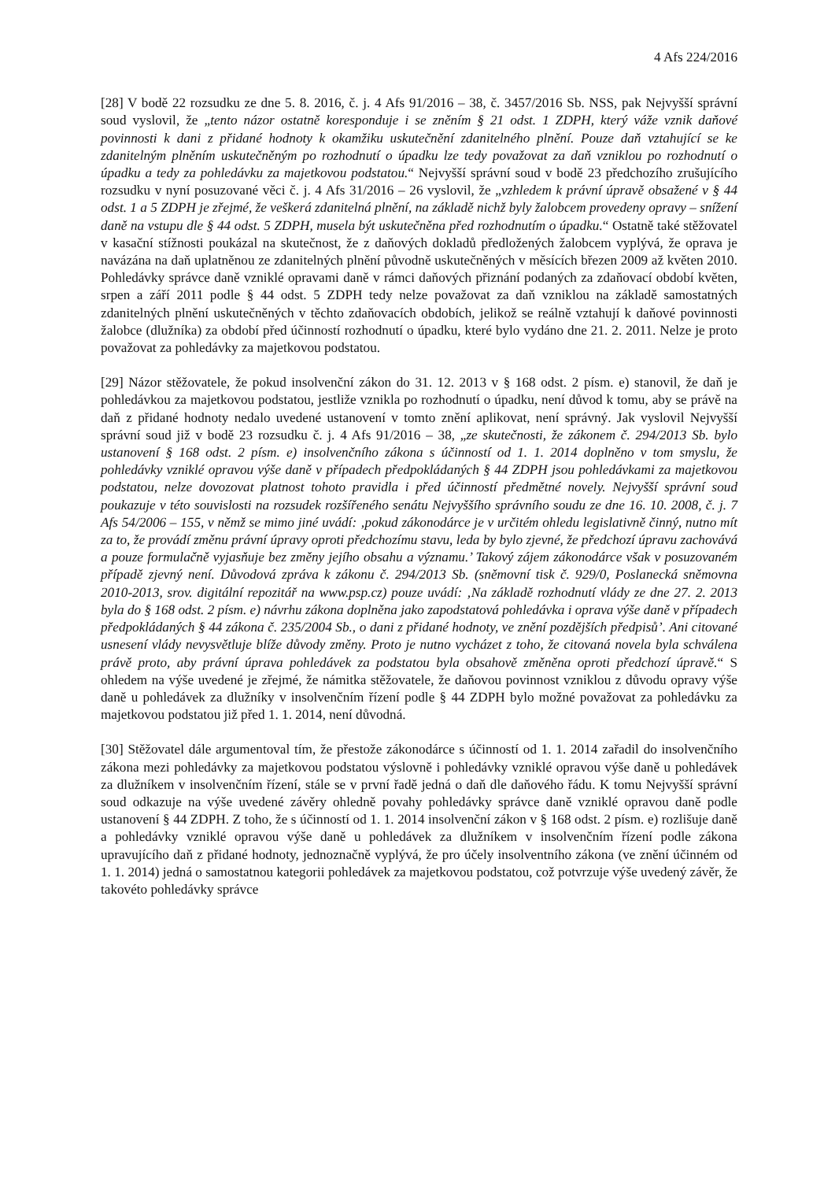4 Afs 224/2016
[28] V bodě 22 rozsudku ze dne 5. 8. 2016, č. j. 4 Afs 91/2016 – 38, č. 3457/2016 Sb. NSS, pak Nejvyšší správní soud vyslovil, že „tento názor ostatně koresponduje i se zněním § 21 odst. 1 ZDPH, který váže vznik daňové povinnosti k dani z přidané hodnoty k okamžiku uskutečnění zdanitelného plnění. Pouze daň vztahující se ke zdanitelným plněním uskutečněným po rozhodnutí o úpadku lze tedy považovat za daň vzniklou po rozhodnutí o úpadku a tedy za pohledávku za majetkovou podstatou.“ Nejvyšší správní soud v bodě 23 předchozího zrušujícího rozsudku v nyní posuzované věci č. j. 4 Afs 31/2016 – 26 vyslovil, že „vzhledem k právní úpravě obsažené v § 44 odst. 1 a 5 ZDPH je zřejmé, že veškerá zdanitelná plnění, na základě nichž byly žalobcem provedeny opravy – snížení daně na vstupu dle § 44 odst. 5 ZDPH, musela být uskutečněna před rozhodnutím o úpadku.“ Ostatně také stěžovatel v kasační stížnosti poukázal na skutečnost, že z daňových dokladů předložených žalobcem vyplývá, že oprava je navázána na daň uplatněnou ze zdanitelných plnění původně uskutečněných v měsících březen 2009 až květen 2010. Pohledávky správce daně vzniklé opravami daně v rámci daňových přiznání podaných za zdaňovací období květen, srpen a září 2011 podle § 44 odst. 5 ZDPH tedy nelze považovat za daň vzniklou na základě samostatných zdanitelných plnění uskutečněných v těchto zdaňovacích obdobích, jelikož se reálně vztahují k daňové povinnosti žalobce (dlužníka) za období před účinností rozhodnutí o úpadku, které bylo vydáno dne 21. 2. 2011. Nelze je proto považovat za pohledávky za majetkovou podstatou.
[29] Názor stěžovatele, že pokud insolvenční zákon do 31. 12. 2013 v § 168 odst. 2 písm. e) stanovil, že daň je pohledávkou za majetkovou podstatou, jestliže vznikla po rozhodnutí o úpadku, není důvod k tomu, aby se právě na daň z přidané hodnoty nedalo uvedené ustanovení v tomto znění aplikovat, není správný. Jak vyslovil Nejvyšší správní soud již v bodě 23 rozsudku č. j. 4 Afs 91/2016 – 38, „ze skutečnosti, že zákonem č. 294/2013 Sb. bylo ustanovení § 168 odst. 2 písm. e) insolvenčního zákona s účinností od 1. 1. 2014 doplněno v tom smyslu, že pohledávky vzniklé opravou výše daně v případech předpokládaných § 44 ZDPH jsou pohledávkami za majetkovou podstatou, nelze dovozovat platnost tohoto pravidla i před účinností předmětné novely. Nejvyšší správní soud poukazuje v této souvislosti na rozsudek rozšířeného senátu Nejvyššího správního soudu ze dne 16. 10. 2008, č. j. 7 Afs 54/2006 – 155, v němž se mimo jiné uvádí: ‚pokud zákonodárce je v určitém ohledu legislativně činný, nutno mít za to, že provádí změnu právní úpravy oproti předchozímu stavu, leda by bylo zjevné, že předchozí úpravu zachovává a pouze formulačně vyjasňuje bez změny jejího obsahu a významu.’ Takový zájem zákonodárce však v posuzovaném případě zjevný není. Důvodová zpráva k zákonu č. 294/2013 Sb. (sněmovní tisk č. 929/0, Poslanecká sněmovna 2010-2013, srov. digitální repozitář na www.psp.cz) pouze uvádí: ‚Na základě rozhodnutí vlády ze dne 27. 2. 2013 byla do § 168 odst. 2 písm. e) návrhu zákona doplněna jako zapodstatová pohledávka i oprava výše daně v případech předpokládaných § 44 zákona č. 235/2004 Sb., o dani z přidané hodnoty, ve znění pozdějších předpisů’. Ani citované usnesení vlády nevysvětluje blíže důvody změny. Proto je nutno vycházet z toho, že citovaná novela byla schválena právě proto, aby právní úprava pohledávek za podstatou byla obsahově změněna oproti předchozí úpravě.“ S ohledem na výše uvedené je zřejmé, že námitka stěžovatele, že daňovou povinnost vzniklou z důvodu opravy výše daně u pohledávek za dlužníky v insolvenčním řízení podle § 44 ZDPH bylo možné považovat za pohledávku za majetkovou podstatou již před 1. 1. 2014, není důvodná.
[30] Stěžovatel dále argumentoval tím, že přestože zákonodárce s účinností od 1. 1. 2014 zařadil do insolvenčního zákona mezi pohledávky za majetkovou podstatou výslovně i pohledávky vzniklé opravou výše daně u pohledávek za dlužníkem v insolvenčním řízení, stále se v první řadě jedná o daň dle daňového řádu. K tomu Nejvyšší správní soud odkazuje na výše uvedené závěry ohledně povahy pohledávky správce daně vzniklé opravou daně podle ustanovení § 44 ZDPH. Z toho, že s účinností od 1. 1. 2014 insolvenční zákon v § 168 odst. 2 písm. e) rozlišuje daně a pohledávky vzniklé opravou výše daně u pohledávek za dlužníkem v insolvenčním řízení podle zákona upravujícího daň z přidané hodnoty, jednoznačně vyplývá, že pro účely insolventního zákona (ve znění účinném od 1. 1. 2014) jedná o samostatnou kategorii pohledávek za majetkovou podstatou, což potvrzuje výše uvedený závěr, že takovéto pohledávky správce